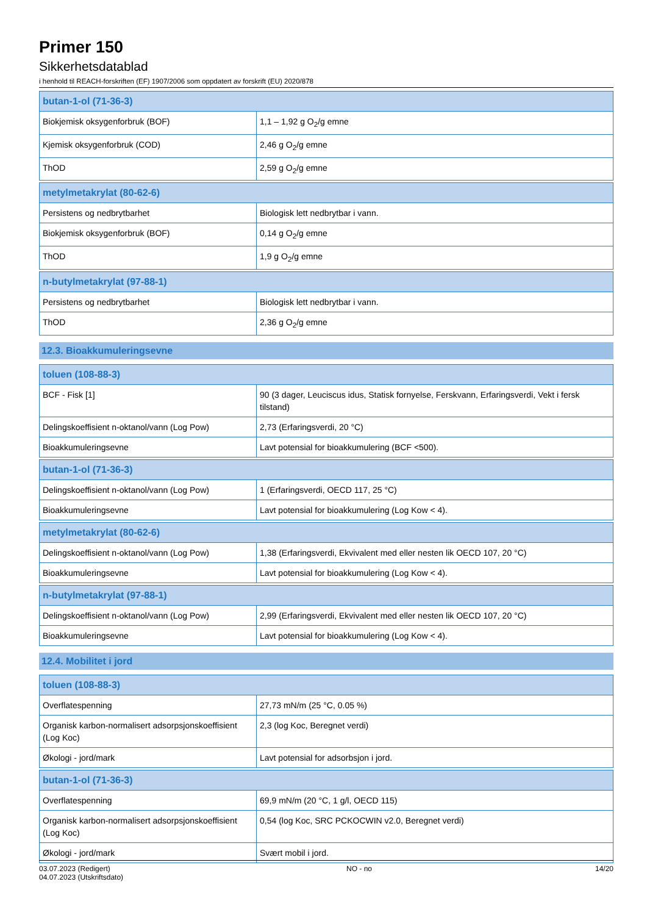Primer 150
Sikkerhetsdatablad
i henhold til REACH-forskriften (EF) 1907/2006 som oppdatert av forskrift (EU) 2020/878
| butan-1-ol (71-36-3) | |
| --- | --- |
| Biokjemisk oksygenforbruk (BOF) | 1,1 – 1,92 g O<sub>2</sub>/g emne |
| Kjemisk oksygenforbruk (COD) | 2,46 g O<sub>2</sub>/g emne |
| ThOD | 2,59 g O<sub>2</sub>/g emne |
| metylmetakrylat (80-62-6) | |
| --- | --- |
| Persistens og nedbrytbarhet | Biologisk lett nedbrytbar i vann. |
| Biokjemisk oksygenforbruk (BOF) | 0,14 g O<sub>2</sub>/g emne |
| ThOD | 1,9 g O<sub>2</sub>/g emne |
| n-butylmetakrylat (97-88-1) | |
| --- | --- |
| Persistens og nedbrytbarhet | Biologisk lett nedbrytbar i vann. |
| ThOD | 2,36 g O<sub>2</sub>/g emne |
12.3. Bioakkumuleringsevne
| toluen (108-88-3) | |
| --- | --- |
| BCF - Fisk [1] | 90 (3 dager, Leuciscus idus, Statisk fornyelse, Ferskvann, Erfaringsverdi, Vekt i fersk tilstand) |
| Delingskoeffisient n-oktanol/vann (Log Pow) | 2,73 (Erfaringsverdi, 20 °C) |
| Bioakkumuleringsevne | Lavt potensial for bioakkumulering (BCF <500). |
| butan-1-ol (71-36-3) | |
| --- | --- |
| Delingskoeffisient n-oktanol/vann (Log Pow) | 1 (Erfaringsverdi, OECD 117, 25 °C) |
| Bioakkumuleringsevne | Lavt potensial for bioakkumulering (Log Kow < 4). |
| metylmetakrylat (80-62-6) | |
| --- | --- |
| Delingskoeffisient n-oktanol/vann (Log Pow) | 1,38 (Erfaringsverdi, Ekvivalent med eller nesten lik OECD 107, 20 °C) |
| Bioakkumuleringsevne | Lavt potensial for bioakkumulering (Log Kow < 4). |
| n-butylmetakrylat (97-88-1) | |
| --- | --- |
| Delingskoeffisient n-oktanol/vann (Log Pow) | 2,99 (Erfaringsverdi, Ekvivalent med eller nesten lik OECD 107, 20 °C) |
| Bioakkumuleringsevne | Lavt potensial for bioakkumulering (Log Kow < 4). |
12.4. Mobilitet i jord
| toluen (108-88-3) | |
| --- | --- |
| Overflatespenning | 27,73 mN/m (25 °C, 0.05 %) |
| Organisk karbon-normalisert adsorpsjonskoeffisient (Log Koc) | 2,3 (log Koc, Beregnet verdi) |
| Økologi - jord/mark | Lavt potensial for adsorbsjon i jord. |
| butan-1-ol (71-36-3) | |
| --- | --- |
| Overflatespenning | 69,9 mN/m (20 °C, 1 g/l, OECD 115) |
| Organisk karbon-normalisert adsorpsjonskoeffisient (Log Koc) | 0,54 (log Koc, SRC PCKOCWIN v2.0, Beregnet verdi) |
| Økologi - jord/mark | Svært mobil i jord. |
03.07.2023 (Redigert)
04.07.2023 (Utskriftsdato)
NO - no 14/20